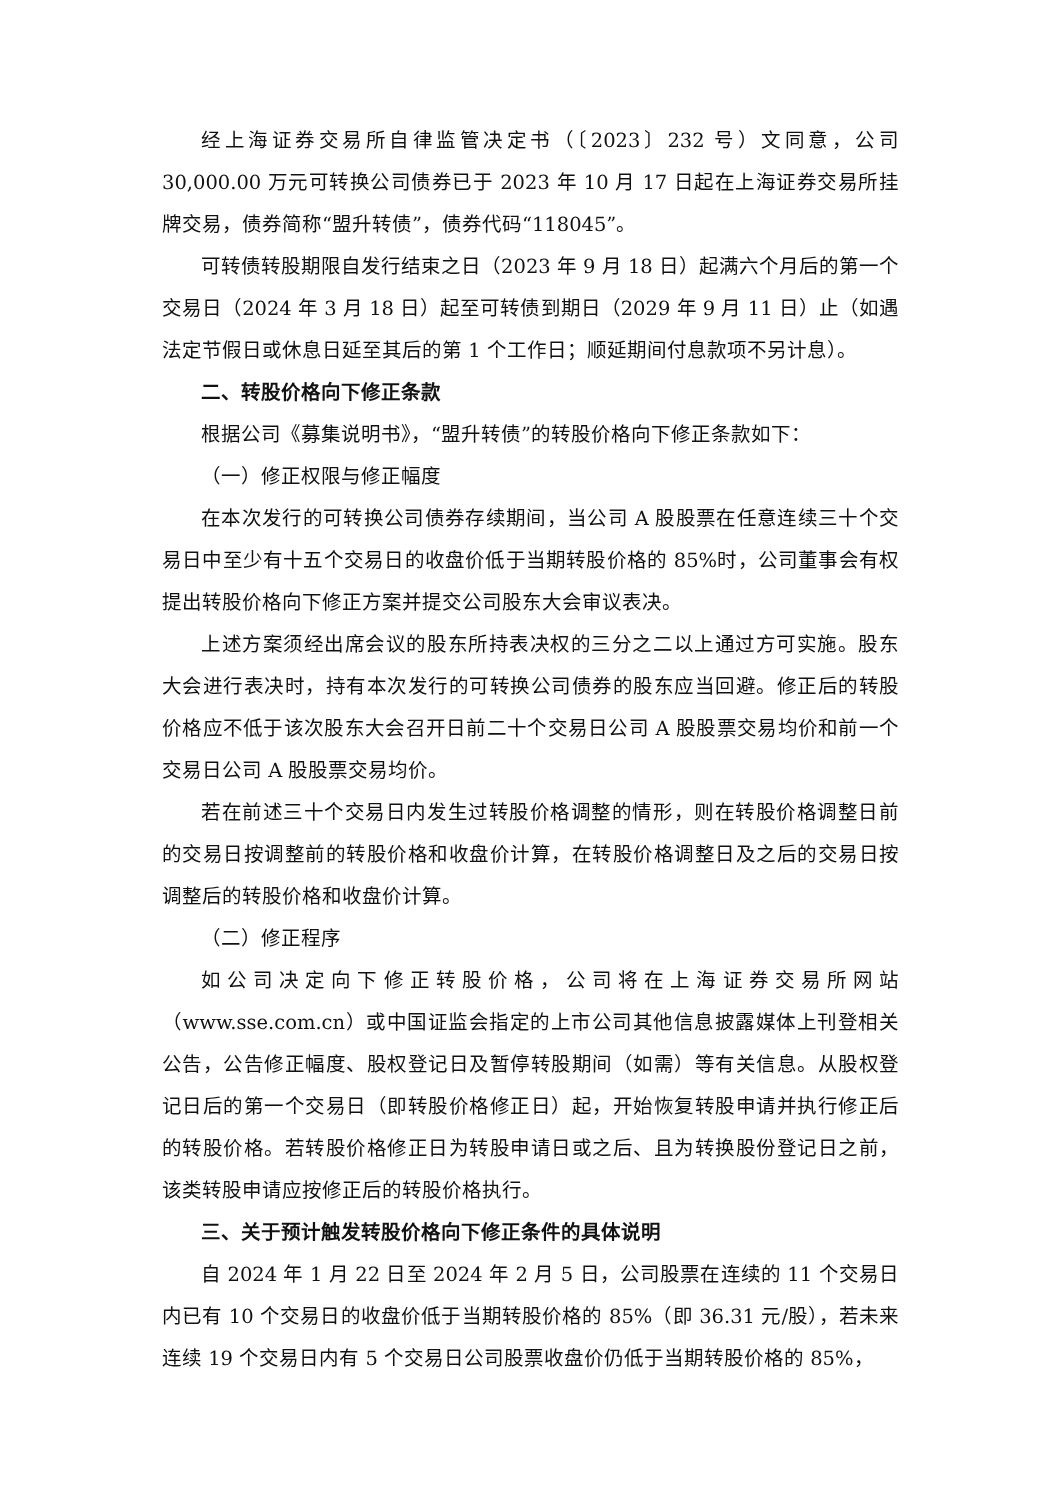经上海证券交易所自律监管决定书（〔2023〕232 号）文同意，公司 30,000.00 万元可转换公司债券已于 2023 年 10 月 17 日起在上海证券交易所挂牌交易，债券简称“盟升转债”，债券代码“118045”。
可转债转股期限自发行结束之日（2023 年 9 月 18 日）起满六个月后的第一个交易日（2024 年 3 月 18 日）起至可转债到期日（2029 年 9 月 11 日）止（如遇法定节假日或休息日延至其后的第 1 个工作日；顺延期间付息款项不另计息）。
二、转股价格向下修正条款
根据公司《募集说明书》，“盟升转债”的转股价格向下修正条款如下：
（一）修正权限与修正幅度
在本次发行的可转换公司债券存续期间，当公司 A 股股票在任意连续三十个交易日中至少有十五个交易日的收盘价低于当期转股价格的 85%时，公司董事会有权提出转股价格向下修正方案并提交公司股东大会审议表决。
上述方案须经出席会议的股东所持表决权的三分之二以上通过方可实施。股东大会进行表决时，持有本次发行的可转换公司债券的股东应当回避。修正后的转股价格应不低于该次股东大会召开日前二十个交易日公司 A 股股票交易均价和前一个交易日公司 A 股股票交易均价。
若在前述三十个交易日内发生过转股价格调整的情形，则在转股价格调整日前的交易日按调整前的转股价格和收盘价计算，在转股价格调整日及之后的交易日按调整后的转股价格和收盘价计算。
（二）修正程序
如公司决定向下修正转股价格，公司将在上海证券交易所网站（www.sse.com.cn）或中国证监会指定的上市公司其他信息披露媒体上刊登相关公告，公告修正幅度、股权登记日及暂停转股期间（如需）等有关信息。从股权登记日后的第一个交易日（即转股价格修正日）起，开始恢复转股申请并执行修正后的转股价格。若转股价格修正日为转股申请日或之后、且为转换股份登记日之前，该类转股申请应按修正后的转股价格执行。
三、关于预计触发转股价格向下修正条件的具体说明
自 2024 年 1 月 22 日至 2024 年 2 月 5 日，公司股票在连续的 11 个交易日内已有 10 个交易日的收盘价低于当期转股价格的 85%（即 36.31 元/股），若未来连续 19 个交易日内有 5 个交易日公司股票收盘价仍低于当期转股价格的 85%，